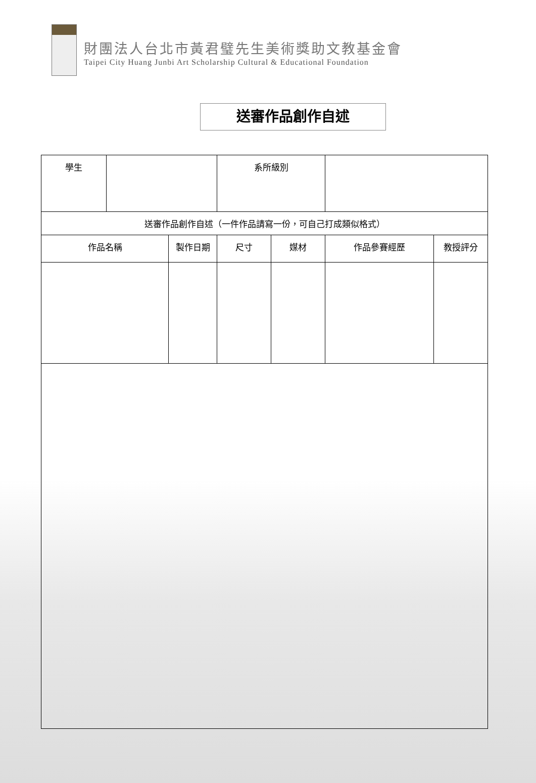財團法人台北市黃君璧先生美術獎助文教基金會
Taipei City Huang Junbi Art Scholarship Cultural & Educational Foundation
送審作品創作自述
| 學生 | | | 系所級別 | | | |
| 送審作品創作自述（一件作品請寫一份，可自己打成類似格式） | | | | | | |
| 作品名稱 | | 製作日期 | 尺寸 | 媒材 | 作品參賽經歷 | 教授評分 |